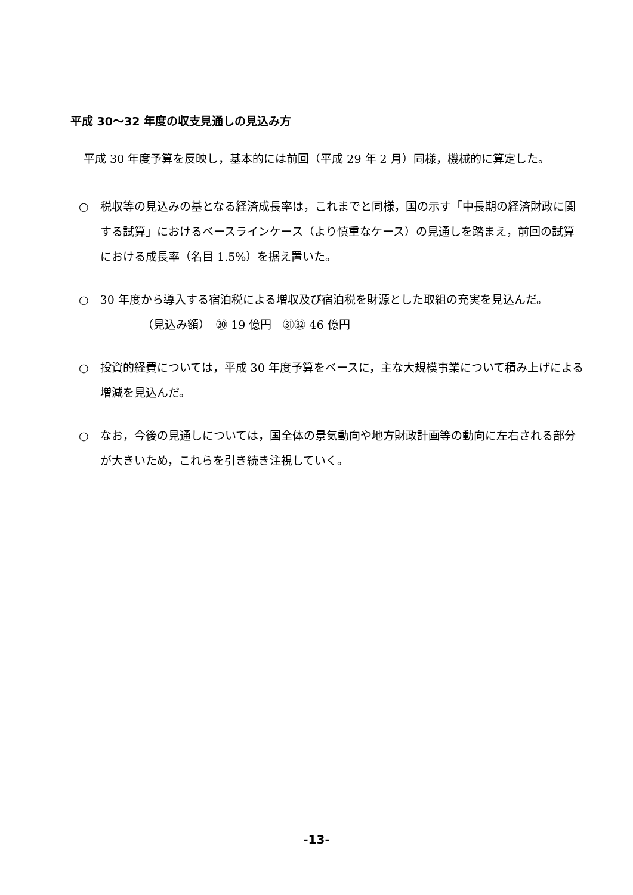平成 30～32 年度の収支見通しの見込み方
平成 30 年度予算を反映し，基本的には前回（平成 29 年 2 月）同様，機械的に算定した。
○　税収等の見込みの基となる経済成長率は，これまでと同様，国の示す「中長期の経済財政に関する試算」におけるベースラインケース（より慎重なケース）の見通しを踏まえ，前回の試算における成長率（名目 1.5%）を据え置いた。
○　30 年度から導入する宿泊税による増収及び宿泊税を財源とした取組の充実を見込んだ。
（見込み額）　㉚ 19 億円　㉛㉜ 46 億円
○　投資的経費については，平成 30 年度予算をベースに，主な大規模事業について積み上げによる増減を見込んだ。
○　なお，今後の見通しについては，国全体の景気動向や地方財政計画等の動向に左右される部分が大きいため，これらを引き続き注視していく。
-13-